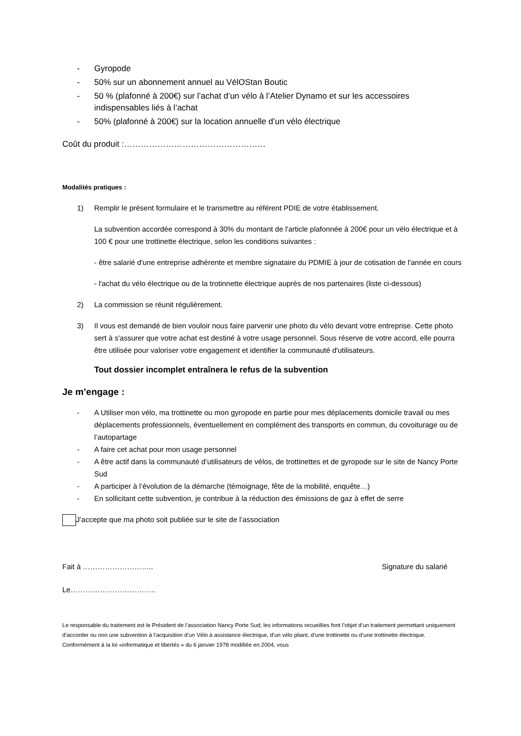- Gyropode
- 50% sur un abonnement annuel au VélOStan Boutic
- 50 % (plafonné à 200€) sur l’achat d’un vélo à l’Atelier Dynamo et sur les accessoires indispensables liés à l’achat
- 50% (plafonné à 200€) sur la location annuelle d’un vélo électrique
Coût du produit :……………………………………………
Modalités pratiques :
1) Remplir le présent formulaire et le transmettre au référent PDIE de votre établissement.
La subvention accordée correspond à 30% du montant de l'article plafonnée à 200€ pour un vélo électrique et à 100 € pour une trottinette électrique, selon les conditions suivantes :
- être salarié d'une entreprise adhérente et membre signataire du PDMIE à jour de cotisation de l'année en cours
- l'achat du vélo électrique ou de la trotinnette électrique auprès de nos partenaires (liste ci-dessous)
2) La commission se réunit régulièrement.
3) Il vous est demandé de bien vouloir nous faire parvenir une photo du vélo devant votre entreprise. Cette photo sert à s'assurer que votre achat est destiné à votre usage personnel. Sous réserve de votre accord, elle pourra être utilisée pour valoriser votre engagement et identifier la communauté d'utilisateurs.
Tout dossier incomplet entraînera le refus de la subvention
Je m’engage :
- A Utiliser mon vélo, ma trottinette ou mon gyropode en partie pour mes déplacements domicile travail ou mes déplacements professionnels, éventuellement en complément des transports en commun, du covoiturage ou de l’autopartage
- A faire cet achat pour mon usage personnel
- A être actif dans la communauté d’utilisateurs de vélos, de trottinettes et de gyropode sur le site de Nancy Porte Sud
- A participer à l’évolution de la démarche (témoignage, fête de la mobilité, enquête…)
- En sollicitant cette subvention, je contribue à la réduction des émissions de gaz à effet de serre
J’accepte que ma photo soit publiée sur le site de l’association
Fait à ……………………….. Signature du salarié
Le……………………………..
Le responsable du traitement est le Président de l’association Nancy Porte Sud; les informations recueillies font l’objet d’un traitement permettant uniquement d’accorder ou non une subvention à l’acquisition d’un Vélo à assistance électrique, d’un vélo pliant, d’une trottinette ou d’une trottinette électrique. Conformément à la loi «informatique et libertés » du 6 janvier 1978 modifiée en 2004, vous